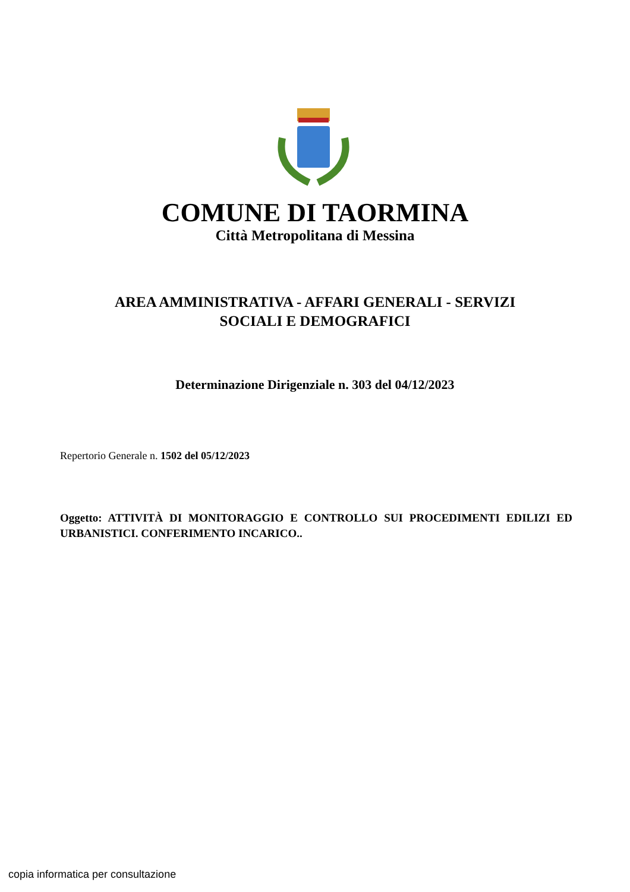COMUNE DI TAORMINA
Città Metropolitana di Messina
AREA AMMINISTRATIVA - AFFARI GENERALI - SERVIZI
SOCIALI E DEMOGRAFICI
Determinazione Dirigenziale n. 303 del 04/12/2023
Repertorio Generale n. 1502 del 05/12/2023
Oggetto: ATTIVITÀ DI MONITORAGGIO E CONTROLLO SUI PROCEDIMENTI EDILIZI ED URBANISTICI. CONFERIMENTO INCARICO..
copia informatica per consultazione